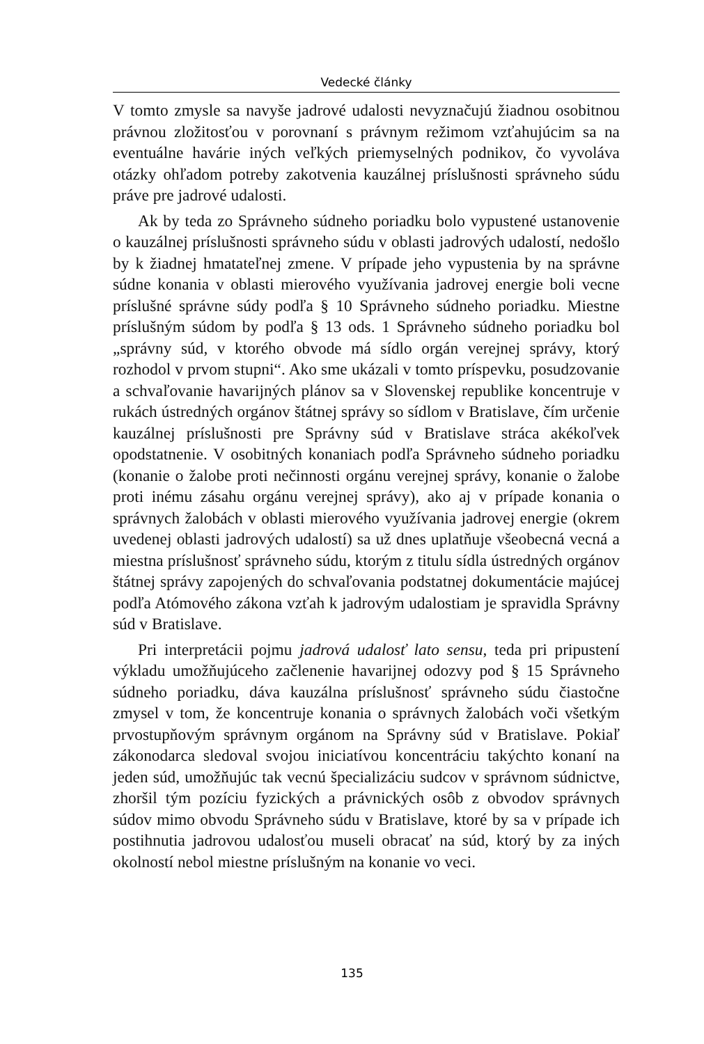Vedecké články
V tomto zmysle sa navyše jadrové udalosti nevyznačujú žiadnou osobitnou právnou zložitosťou v porovnaní s právnym režimom vzťahujúcim sa na eventuálne havárie iných veľkých priemyselných podnikov, čo vyvoláva otázky ohľadom potreby zakotvenia kauzálnej príslušnosti správneho súdu práve pre jadrové udalosti.
Ak by teda zo Správneho súdneho poriadku bolo vypustené ustanovenie o kauzálnej príslušnosti správneho súdu v oblasti jadrových udalostí, nedošlo by k žiadnej hmatateľnej zmene. V prípade jeho vypustenia by na správne súdne konania v oblasti mierového využívania jadrovej energie boli vecne príslušné správne súdy podľa § 10 Správneho súdneho poriadku. Miestne príslušným súdom by podľa § 13 ods. 1 Správneho súdneho poriadku bol „správny súd, v ktorého obvode má sídlo orgán verejnej správy, ktorý rozhodol v prvom stupni“. Ako sme ukázali v tomto príspevku, posudzovanie a schvaľovanie havarijných plánov sa v Slovenskej republike koncentruje v rukách ústredných orgánov štátnej správy so sídlom v Bratislave, čím určenie kauzálnej príslušnosti pre Správny súd v Bratislave stráca akékoľvek opodstatnenie. V osobitných konaniach podľa Správneho súdneho poriadku (konanie o žalobe proti nečinnosti orgánu verejnej správy, konanie o žalobe proti inému zásahu orgánu verejnej správy), ako aj v prípade konania o správnych žalobách v oblasti mierového využívania jadrovej energie (okrem uvedenej oblasti jadrových udalostí) sa už dnes uplatňuje všeobecná vecná a miestna príslušnosť správneho súdu, ktorým z titulu sídla ústredných orgánov štátnej správy zapojených do schvaľovania podstatnej dokumentácie majúcej podľa Atómového zákona vzťah k jadrovým udalostiam je spravidla Správny súd v Bratislave.
Pri interpretácii pojmu jadrová udalosť lato sensu, teda pri pripustení výkladu umožňujúceho začlenenie havarijnej odozvy pod § 15 Správneho súdneho poriadku, dáva kauzálna príslušnosť správneho súdu čiastočne zmysel v tom, že koncentruje konania o správnych žalobách voči všetkým prvostupňovým správnym orgánom na Správny súd v Bratislave. Pokiaľ zákonodarca sledoval svojou iniciatívou koncentráciu takýchto konaní na jeden súd, umožňujúc tak vecnú špecializáciu sudcov v správnom súdnictve, zhoršil tým pozíciu fyzických a právnických osôb z obvodov správnych súdov mimo obvodu Správneho súdu v Bratislave, ktoré by sa v prípade ich postihnutia jadrovou udalosťou museli obracať na súd, ktorý by za iných okolností nebol miestne príslušným na konanie vo veci.
135